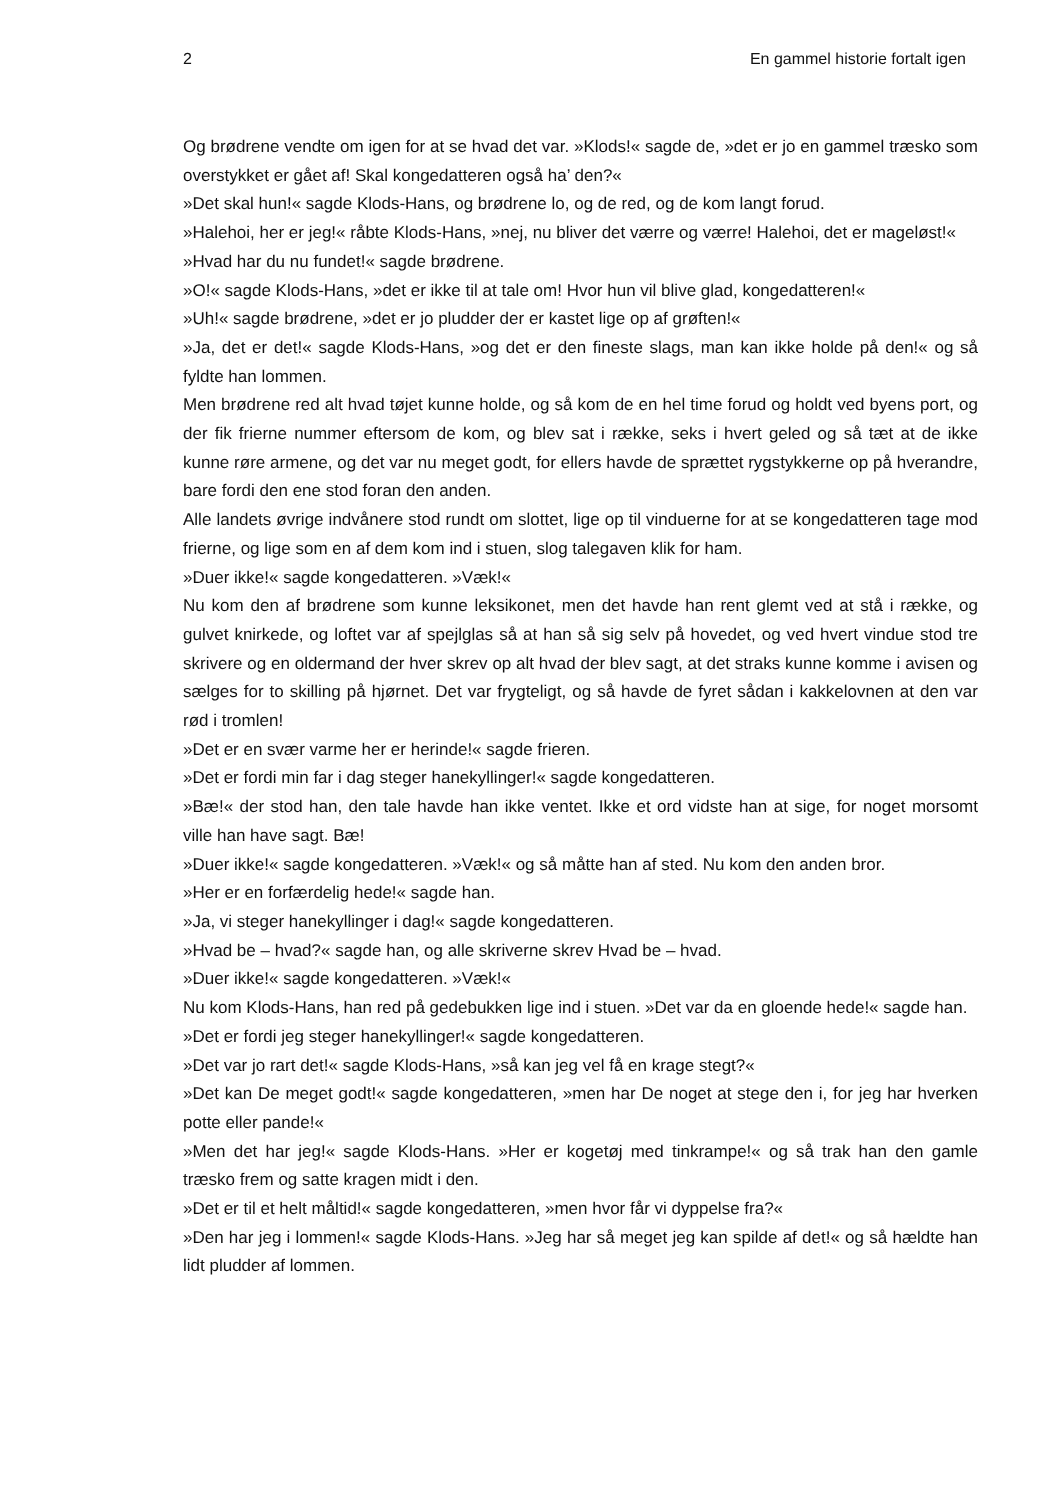2 En gammel historie fortalt igen
Og brødrene vendte om igen for at se hvad det var. »Klods!« sagde de, »det er jo en gammel træsko som overstykket er gået af! Skal kongedatteren også ha’ den?«
»Det skal hun!« sagde Klods-Hans, og brødrene lo, og de red, og de kom langt forud.
»Halehoi, her er jeg!« råbte Klods-Hans, »nej, nu bliver det værre og værre! Halehoi, det er mageløst!«
»Hvad har du nu fundet!« sagde brødrene.
»O!« sagde Klods-Hans, »det er ikke til at tale om! Hvor hun vil blive glad, kongedatteren!«
»Uh!« sagde brødrene, »det er jo pludder der er kastet lige op af grøften!«
»Ja, det er det!« sagde Klods-Hans, »og det er den fineste slags, man kan ikke holde på den!« og så fyldte han lommen.
Men brødrene red alt hvad tøjet kunne holde, og så kom de en hel time forud og holdt ved byens port, og der fik frierne nummer eftersom de kom, og blev sat i række, seks i hvert geled og så tæt at de ikke kunne røre armene, og det var nu meget godt, for ellers havde de sprættet rygstykkerne op på hverandre, bare fordi den ene stod foran den anden.
Alle landets øvrige indvånere stod rundt om slottet, lige op til vinduerne for at se kongedatteren tage mod frierne, og lige som en af dem kom ind i stuen, slog talegaven klik for ham.
»Duer ikke!« sagde kongedatteren. »Væk!«
Nu kom den af brødrene som kunne leksikonet, men det havde han rent glemt ved at stå i række, og gulvet knirkede, og loftet var af spejlglas så at han så sig selv på hovedet, og ved hvert vindue stod tre skrivere og en oldermand der hver skrev op alt hvad der blev sagt, at det straks kunne komme i avisen og sælges for to skilling på hjørnet. Det var frygteligt, og så havde de fyret sådan i kakkelovnen at den var rød i tromlen!
»Det er en svær varme her er herinde!« sagde frieren.
»Det er fordi min far i dag steger hanekyllinger!« sagde kongedatteren.
»Bæ!« der stod han, den tale havde han ikke ventet. Ikke et ord vidste han at sige, for noget morsomt ville han have sagt. Bæ!
»Duer ikke!« sagde kongedatteren. »Væk!« og så måtte han af sted. Nu kom den anden bror.
»Her er en forfærdelig hede!« sagde han.
»Ja, vi steger hanekyllinger i dag!« sagde kongedatteren.
»Hvad be – hvad?« sagde han, og alle skriverne skrev Hvad be – hvad.
»Duer ikke!« sagde kongedatteren. »Væk!«
Nu kom Klods-Hans, han red på gedebukken lige ind i stuen. »Det var da en gloende hede!« sagde han.
»Det er fordi jeg steger hanekyllinger!« sagde kongedatteren.
»Det var jo rart det!« sagde Klods-Hans, »så kan jeg vel få en krage stegt?«
»Det kan De meget godt!« sagde kongedatteren, »men har De noget at stege den i, for jeg har hverken potte eller pande!«
»Men det har jeg!« sagde Klods-Hans. »Her er kogetøj med tinkrampe!« og så trak han den gamle træsko frem og satte kragen midt i den.
»Det er til et helt måltid!« sagde kongedatteren, »men hvor får vi dyppelse fra?«
»Den har jeg i lommen!« sagde Klods-Hans. »Jeg har så meget jeg kan spilde af det!« og så hældte han lidt pludder af lommen.